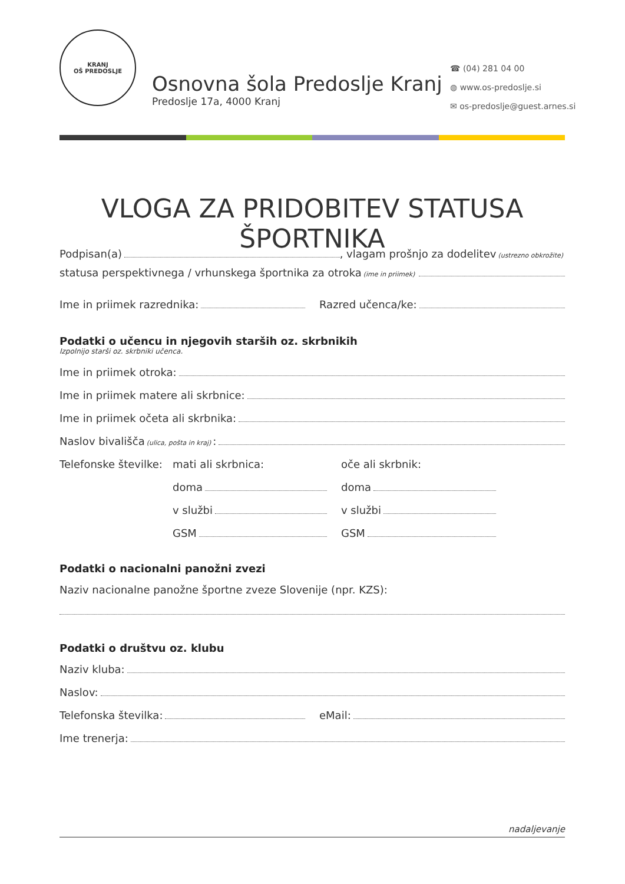KRANJ
OŠ PREDOSLJE
Osnovna šola Predoslje Kranj
Predoslje 17a, 4000 Kranj
☎ (04) 281 04 00
◍ www.os-predoslje.si
✉ os-predoslje@guest.arnes.si
VLOGA ZA PRIDOBITEV STATUSA ŠPORTNIKA
Podpisan(a) , vlagam prošnjo za dodelitev (ustrezno obkrožite)
statusa perspektivnega / vrhunskega športnika za otroka (ime in priimek)
Ime in priimek razrednika: Razred učenca/ke:
Podatki o učencu in njegovih starših oz. skrbnikih
Izpolnijo starši oz. skrbniki učenca.
Ime in priimek otroka:
Ime in priimek matere ali skrbnice:
Ime in priimek očeta ali skrbnika:
Naslov bivališča (ulica, pošta in kraj):
Telefonske številke: mati ali skrbnica: oče ali skrbnik:
doma doma
v službi v službi
GSM GSM
Podatki o nacionalni panožni zvezi
Naziv nacionalne panožne športne zveze Slovenije (npr. KZS):
Podatki o društvu oz. klubu
Naziv kluba:
Naslov:
Telefonska številka: eMail:
Ime trenerja:
nadaljevanje